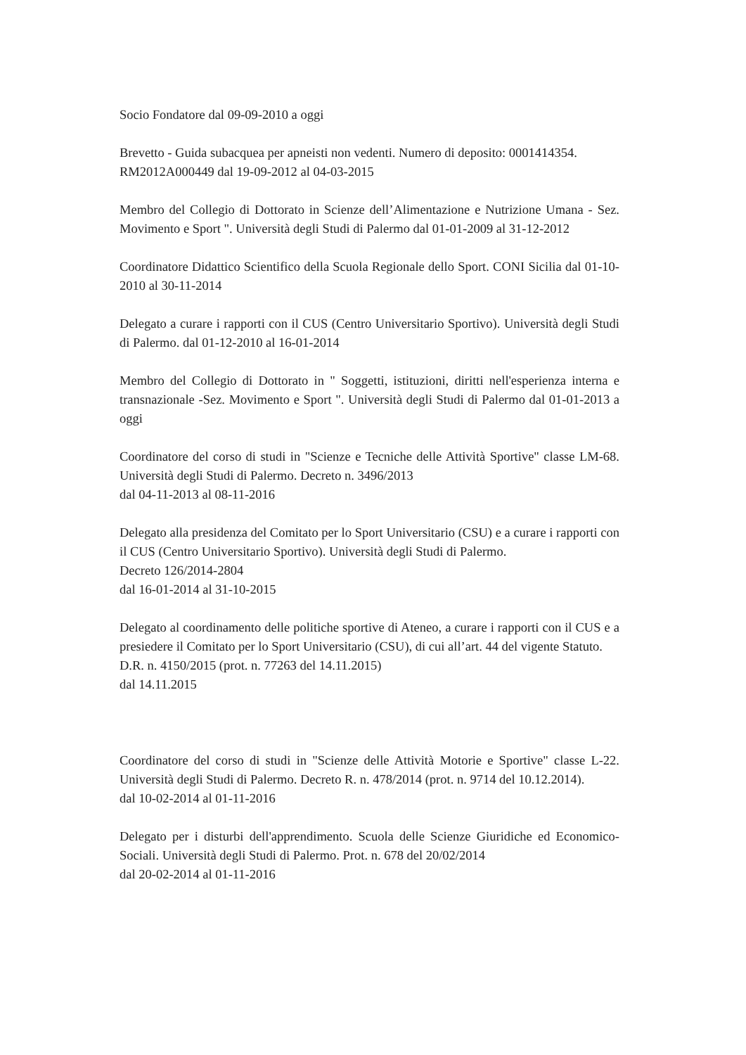Socio Fondatore dal 09-09-2010 a oggi
Brevetto - Guida subacquea per apneisti non vedenti. Numero di deposito: 0001414354.
RM2012A000449 dal 19-09-2012 al 04-03-2015
Membro del Collegio di Dottorato in Scienze dell’Alimentazione e Nutrizione Umana - Sez. Movimento e Sport ". Università degli Studi di Palermo dal 01-01-2009 al 31-12-2012
Coordinatore Didattico Scientifico della Scuola Regionale dello Sport. CONI Sicilia dal 01-10-2010 al 30-11-2014
Delegato a curare i rapporti con il CUS (Centro Universitario Sportivo). Università degli Studi di Palermo. dal 01-12-2010 al 16-01-2014
Membro del Collegio di Dottorato in " Soggetti, istituzioni, diritti nell'esperienza interna e transnazionale -Sez. Movimento e Sport ". Università degli Studi di Palermo dal 01-01-2013 a oggi
Coordinatore del corso di studi in "Scienze e Tecniche delle Attività Sportive" classe LM-68. Università degli Studi di Palermo. Decreto n. 3496/2013
dal 04-11-2013 al 08-11-2016
Delegato alla presidenza del Comitato per lo Sport Universitario (CSU) e a curare i rapporti con il CUS (Centro Universitario Sportivo). Università degli Studi di Palermo.
Decreto 126/2014-2804
dal 16-01-2014 al 31-10-2015
Delegato al coordinamento delle politiche sportive di Ateneo, a curare i rapporti con il CUS e a presiedere il Comitato per lo Sport Universitario (CSU), di cui all’art. 44 del vigente Statuto.
D.R. n. 4150/2015 (prot. n. 77263 del 14.11.2015)
dal 14.11.2015
Coordinatore del corso di studi in "Scienze delle Attività Motorie e Sportive" classe L-22. Università degli Studi di Palermo. Decreto R. n. 478/2014 (prot. n. 9714 del 10.12.2014).
dal 10-02-2014 al 01-11-2016
Delegato per i disturbi dell'apprendimento. Scuola delle Scienze Giuridiche ed Economico-Sociali. Università degli Studi di Palermo. Prot. n. 678 del 20/02/2014
dal 20-02-2014 al 01-11-2016